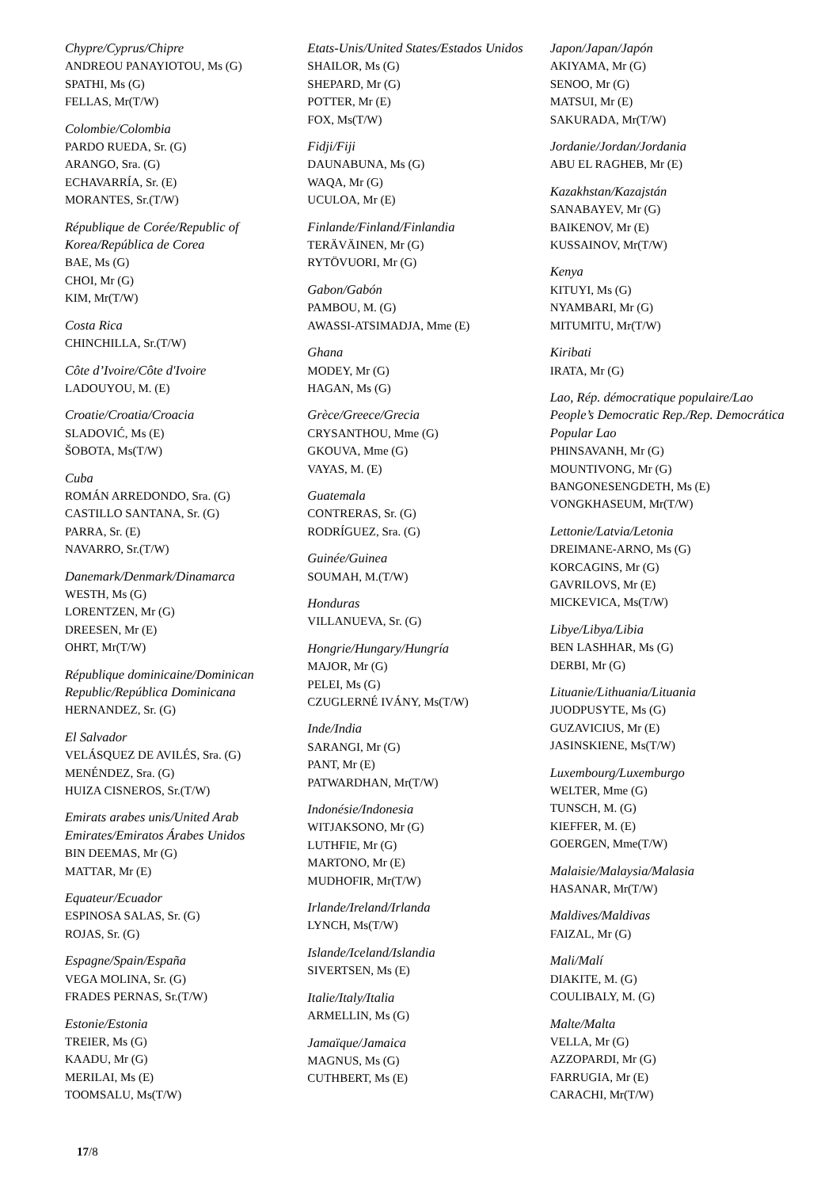Chypre/Cyprus/Chipre
ANDREOU PANAYIOTOU, Ms (G)
SPATHI, Ms (G)
FELLAS, Mr(T/W)
Colombie/Colombia
PARDO RUEDA, Sr. (G)
ARANGO, Sra. (G)
ECHAVARRÍA, Sr. (E)
MORANTES, Sr.(T/W)
République de Corée/Republic of Korea/República de Corea
BAE, Ms (G)
CHOI, Mr (G)
KIM, Mr(T/W)
Costa Rica
CHINCHILLA, Sr.(T/W)
Côte d’Ivoire/Côte d'Ivoire
LADOUYOU, M. (E)
Croatie/Croatia/Croacia
SLADOVIĆ, Ms (E)
ŠOBOTA, Ms(T/W)
Cuba
ROMÁN ARREDONDO, Sra. (G)
CASTILLO SANTANA, Sr. (G)
PARRA, Sr. (E)
NAVARRO, Sr.(T/W)
Danemark/Denmark/Dinamarca
WESTH, Ms (G)
LORENTZEN, Mr (G)
DREESEN, Mr (E)
OHRT, Mr(T/W)
République dominicaine/Dominican Republic/República Dominicana
HERNANDEZ, Sr. (G)
El Salvador
VELÁSQUEZ DE AVILÉS, Sra. (G)
MENÉNDEZ, Sra. (G)
HUIZA CISNEROS, Sr.(T/W)
Emirats arabes unis/United Arab Emirates/Emiratos Árabes Unidos
BIN DEEMAS, Mr (G)
MATTAR, Mr (E)
Equateur/Ecuador
ESPINOSA SALAS, Sr. (G)
ROJAS, Sr. (G)
Espagne/Spain/España
VEGA MOLINA, Sr. (G)
FRADES PERNAS, Sr.(T/W)
Estonie/Estonia
TREIER, Ms (G)
KAADU, Mr (G)
MERILAI, Ms (E)
TOOMSALU, Ms(T/W)
Etats-Unis/United States/Estados Unidos
SHAILOR, Ms (G)
SHEPARD, Mr (G)
POTTER, Mr (E)
FOX, Ms(T/W)
Fidji/Fiji
DAUNABUNA, Ms (G)
WAQA, Mr (G)
UCULOA, Mr (E)
Finlande/Finland/Finlandia
TERÄVÄINEN, Mr (G)
RYTÖVUORI, Mr (G)
Gabon/Gabón
PAMBOU, M. (G)
AWASSI-ATSIMADJA, Mme (E)
Ghana
MODEY, Mr (G)
HAGAN, Ms (G)
Grèce/Greece/Grecia
CRYSANTHOU, Mme (G)
GKOUVA, Mme (G)
VAYAS, M. (E)
Guatemala
CONTRERAS, Sr. (G)
RODRÍGUEZ, Sra. (G)
Guinée/Guinea
SOUMAH, M.(T/W)
Honduras
VILLANUEVA, Sr. (G)
Hongrie/Hungary/Hungría
MAJOR, Mr (G)
PELEI, Ms (G)
CZUGLERNÉ IVÁNY, Ms(T/W)
Inde/India
SARANGI, Mr (G)
PANT, Mr (E)
PATWARDHAN, Mr(T/W)
Indonésie/Indonesia
WITJAKSONO, Mr (G)
LUTHFIE, Mr (G)
MARTONO, Mr (E)
MUDHOFIR, Mr(T/W)
Irlande/Ireland/Irlanda
LYNCH, Ms(T/W)
Islande/Iceland/Islandia
SIVERTSEN, Ms (E)
Italie/Italy/Italia
ARMELLIN, Ms (G)
Jamaïque/Jamaica
MAGNUS, Ms (G)
CUTHBERT, Ms (E)
Japon/Japan/Japón
AKIYAMA, Mr (G)
SENOO, Mr (G)
MATSUI, Mr (E)
SAKURADA, Mr(T/W)
Jordanie/Jordan/Jordania
ABU EL RAGHEB, Mr (E)
Kazakhstan/Kazajstán
SANABAYEV, Mr (G)
BAIKENOV, Mr (E)
KUSSAINOV, Mr(T/W)
Kenya
KITUYI, Ms (G)
NYAMBARI, Mr (G)
MITUMITU, Mr(T/W)
Kiribati
IRATA, Mr (G)
Lao, Rép. démocratique populaire/Lao People’s Democratic Rep./Rep. Democrática Popular Lao
PHINSAVANH, Mr (G)
MOUNTIVONG, Mr (G)
BANGONESENGDETH, Ms (E)
VONGKHASEUM, Mr(T/W)
Lettonie/Latvia/Letonia
DREIMANE-ARNO, Ms (G)
KORCAGINS, Mr (G)
GAVRILOVS, Mr (E)
MICKEVICA, Ms(T/W)
Libye/Libya/Libia
BEN LASHHAR, Ms (G)
DERBI, Mr (G)
Lituanie/Lithuania/Lituania
JUODPUSYTE, Ms (G)
GUZAVICIUS, Mr (E)
JASINSKIENE, Ms(T/W)
Luxembourg/Luxemburgo
WELTER, Mme (G)
TUNSCH, M. (G)
KIEFFER, M. (E)
GOERGEN, Mme(T/W)
Malaisie/Malaysia/Malasia
HASANAR, Mr(T/W)
Maldives/Maldivas
FAIZAL, Mr (G)
Mali/Malí
DIAKITE, M. (G)
COULIBALY, M. (G)
Malte/Malta
VELLA, Mr (G)
AZZOPARDI, Mr (G)
FARRUGIA, Mr (E)
CARACHI, Mr(T/W)
17/8